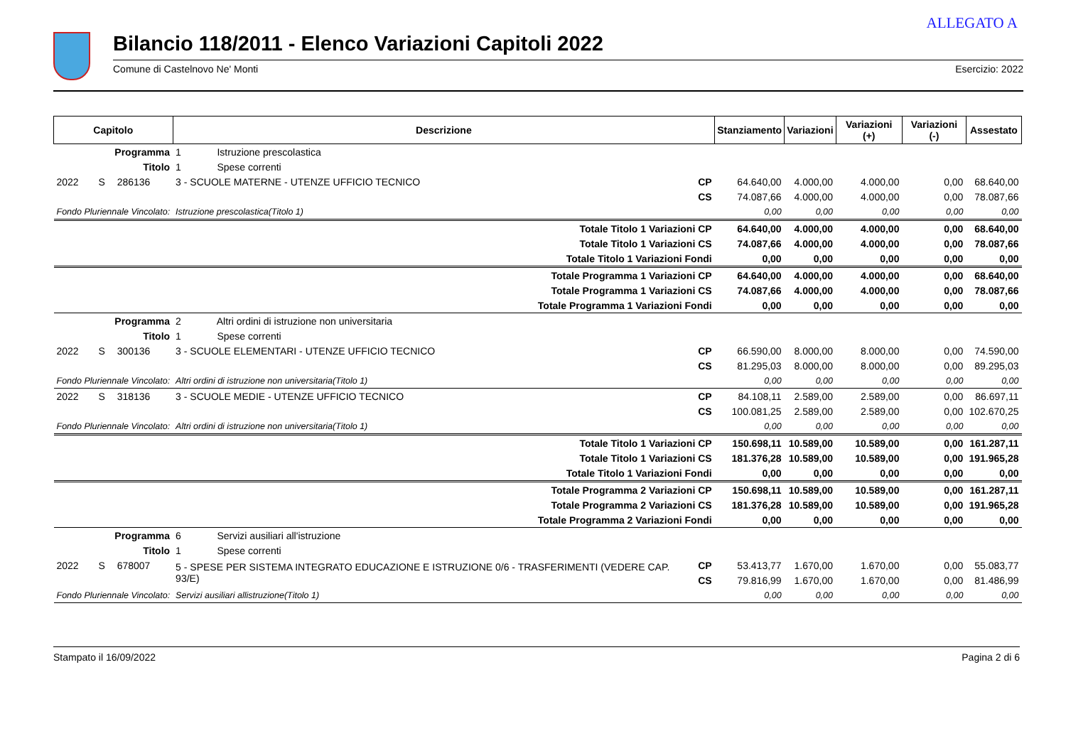ALLEGATO A
Bilancio 118/2011 - Elenco Variazioni Capitoli 2022
Comune di Castelnovo Ne' Monti Esercizio: 2022
| Capitolo | | | Descrizione | | Stanziamento | Variazioni | Variazioni (+) | Variazioni (-) | Assestato |
| --- | --- | --- | --- | --- | --- | --- | --- | --- | --- |
| Programma | | | 1 Istruzione prescolastica | | | | | | |
| Titolo | | | 1 Spese correnti | | | | | | |
| 2022 | S | 286136 | 3 - SCUOLE MATERNE - UTENZE UFFICIO TECNICO | CP | 64.640,00 | 4.000,00 | 4.000,00 | 0,00 | 68.640,00 |
| | | | | CS | 74.087,66 | 4.000,00 | 4.000,00 | 0,00 | 78.087,66 |
| Fondo Pluriennale Vincolato: | | | Istruzione prescolastica(Titolo 1) | | 0,00 | 0,00 | 0,00 | 0,00 | 0,00 |
| Totale Titolo 1 Variazioni CP | | | | | 64.640,00 | 4.000,00 | 4.000,00 | 0,00 | 68.640,00 |
| Totale Titolo 1 Variazioni CS | | | | | 74.087,66 | 4.000,00 | 4.000,00 | 0,00 | 78.087,66 |
| Totale Titolo 1 Variazioni Fondi | | | | | 0,00 | 0,00 | 0,00 | 0,00 | 0,00 |
| Totale Programma 1 Variazioni CP | | | | | 64.640,00 | 4.000,00 | 4.000,00 | 0,00 | 68.640,00 |
| Totale Programma 1 Variazioni CS | | | | | 74.087,66 | 4.000,00 | 4.000,00 | 0,00 | 78.087,66 |
| Totale Programma 1 Variazioni Fondi | | | | | 0,00 | 0,00 | 0,00 | 0,00 | 0,00 |
| Programma | | | 2 Altri ordini di istruzione non universitaria | | | | | | |
| Titolo | | | 1 Spese correnti | | | | | | |
| 2022 | S | 300136 | 3 - SCUOLE ELEMENTARI - UTENZE UFFICIO TECNICO | CP | 66.590,00 | 8.000,00 | 8.000,00 | 0,00 | 74.590,00 |
| | | | | CS | 81.295,03 | 8.000,00 | 8.000,00 | 0,00 | 89.295,03 |
| Fondo Pluriennale Vincolato: | | | Altri ordini di istruzione non universitaria(Titolo 1) | | 0,00 | 0,00 | 0,00 | 0,00 | 0,00 |
| 2022 | S | 318136 | 3 - SCUOLE MEDIE - UTENZE UFFICIO TECNICO | CP | 84.108,11 | 2.589,00 | 2.589,00 | 0,00 | 86.697,11 |
| | | | | CS | 100.081,25 | 2.589,00 | 2.589,00 | 0,00 | 102.670,25 |
| Fondo Pluriennale Vincolato: | | | Altri ordini di istruzione non universitaria(Titolo 1) | | 0,00 | 0,00 | 0,00 | 0,00 | 0,00 |
| Totale Titolo 1 Variazioni CP | | | | | 150.698,11 | 10.589,00 | 10.589,00 | 0,00 | 161.287,11 |
| Totale Titolo 1 Variazioni CS | | | | | 181.376,28 | 10.589,00 | 10.589,00 | 0,00 | 191.965,28 |
| Totale Titolo 1 Variazioni Fondi | | | | | 0,00 | 0,00 | 0,00 | 0,00 | 0,00 |
| Totale Programma 2 Variazioni CP | | | | | 150.698,11 | 10.589,00 | 10.589,00 | 0,00 | 161.287,11 |
| Totale Programma 2 Variazioni CS | | | | | 181.376,28 | 10.589,00 | 10.589,00 | 0,00 | 191.965,28 |
| Totale Programma 2 Variazioni Fondi | | | | | 0,00 | 0,00 | 0,00 | 0,00 | 0,00 |
| Programma | | | 6 Servizi ausiliari all'istruzione | | | | | | |
| Titolo | | | 1 Spese correnti | | | | | | |
| 2022 | S | 678007 | 5 - SPESE PER SISTEMA INTEGRATO EDUCAZIONE E ISTRUZIONE 0/6 - TRASFERIMENTI (VEDERE CAP. 93/E) | CP | 53.413,77 | 1.670,00 | 1.670,00 | 0,00 | 55.083,77 |
| | | | | CS | 79.816,99 | 1.670,00 | 1.670,00 | 0,00 | 81.486,99 |
| Fondo Pluriennale Vincolato: | | | Servizi ausiliari allistruzione(Titolo 1) | | 0,00 | 0,00 | 0,00 | 0,00 | 0,00 |
Stampato il 16/09/2022 Pagina 2 di 6